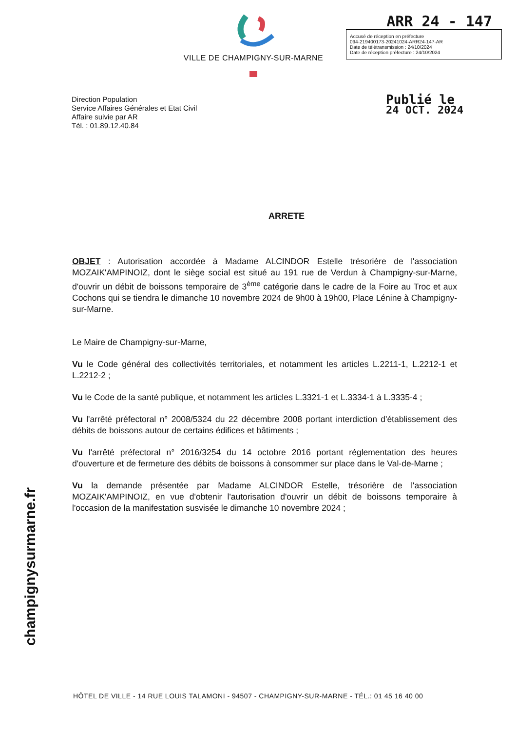VILLE DE CHAMPIGNY-SUR-MARNE
ARR 24 - 147
Accusé de réception en préfecture
094-219400173-20241024-ARR24-147-AR
Date de télétransmission : 24/10/2024
Date de réception préfecture : 24/10/2024
Direction Population
Service Affaires Générales et Etat Civil
Affaire suivie par AR
Tél. : 01.89.12.40.84
Publié le
24 OCT. 2024
ARRETE
OBJET : Autorisation accordée à Madame ALCINDOR Estelle trésorière de l'association MOZAIK'AMPINOIZ, dont le siège social est situé au 191 rue de Verdun à Champigny-sur-Marne, d'ouvrir un débit de boissons temporaire de 3<sup>ème</sup> catégorie dans le cadre de la Foire au Troc et aux Cochons qui se tiendra le dimanche 10 novembre 2024 de 9h00 à 19h00, Place Lénine à Champigny-sur-Marne.
Le Maire de Champigny-sur-Marne,
Vu le Code général des collectivités territoriales, et notamment les articles L.2211-1, L.2212-1 et L.2212-2 ;
Vu le Code de la santé publique, et notamment les articles L.3321-1 et L.3334-1 à L.3335-4 ;
Vu l'arrêté préfectoral n° 2008/5324 du 22 décembre 2008 portant interdiction d'établissement des débits de boissons autour de certains édifices et bâtiments ;
Vu l'arrêté préfectoral n° 2016/3254 du 14 octobre 2016 portant réglementation des heures d'ouverture et de fermeture des débits de boissons à consommer sur place dans le Val-de-Marne ;
Vu la demande présentée par Madame ALCINDOR Estelle, trésorière de l'association MOZAIK'AMPINOIZ, en vue d'obtenir l'autorisation d'ouvrir un débit de boissons temporaire à l'occasion de la manifestation susvisée le dimanche 10 novembre 2024 ;
champignysurmarne.fr
HÔTEL DE VILLE - 14 RUE LOUIS TALAMONI - 94507 - CHAMPIGNY-SUR-MARNE - TÉL.: 01 45 16 40 00